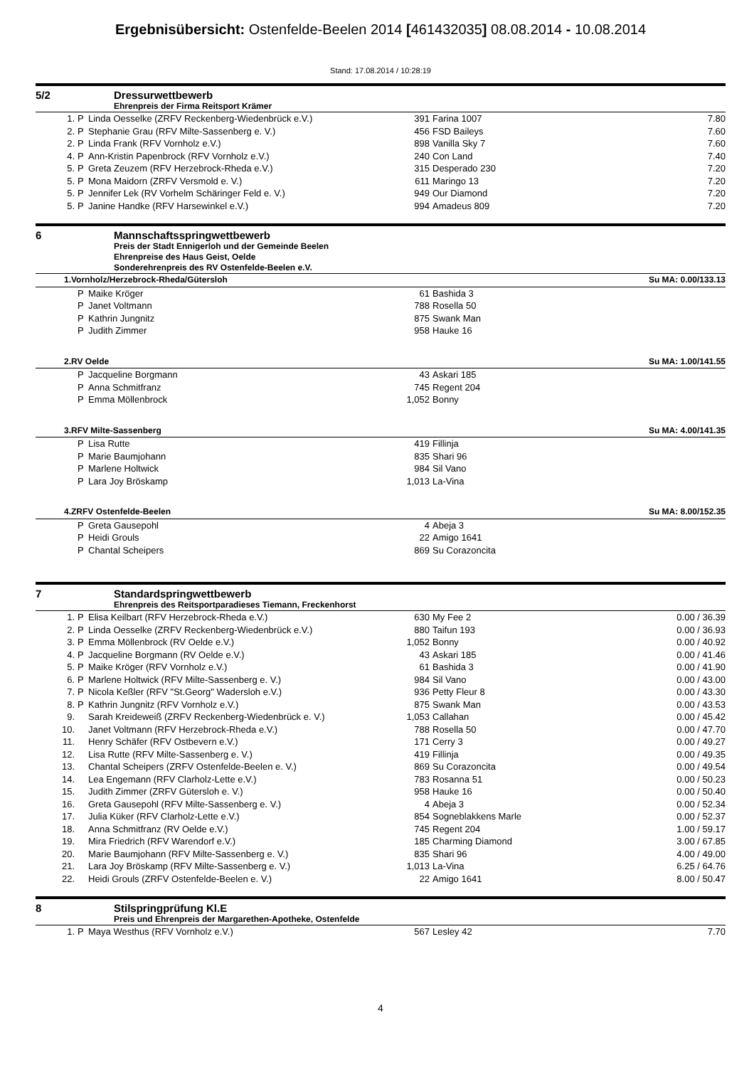Ergebnisübersicht: Ostenfelde-Beelen 2014 [461432035] 08.08.2014 - 10.08.2014
Stand: 17.08.2014 / 10:28:19
5/2 Dressurwettbewerb
Ehrenpreis der Firma Reitsport Krämer
| 1. | P | Linda Oesselke (ZRFV Reckenberg-Wiedenbrück e.V.) | 391 | Farina 1007 | 7.80 |
| 2. | P | Stephanie Grau (RFV Milte-Sassenberg e. V.) | 456 | FSD Baileys | 7.60 |
| 2. | P | Linda Frank (RFV Vornholz e.V.) | 898 | Vanilla Sky 7 | 7.60 |
| 4. | P | Ann-Kristin Papenbrock (RFV Vornholz e.V.) | 240 | Con Land | 7.40 |
| 5. | P | Greta Zeuzem (RFV Herzebrock-Rheda e.V.) | 315 | Desperado 230 | 7.20 |
| 5. | P | Mona Maidorn (ZRFV Versmold e. V.) | 611 | Maringo 13 | 7.20 |
| 5. | P | Jennifer Lek (RV Vorhelm Schäringer Feld e. V.) | 949 | Our Diamond | 7.20 |
| 5. | P | Janine Handke (RFV Harsewinkel e.V.) | 994 | Amadeus 809 | 7.20 |
6 Mannschaftsspringwettbewerb
Preis der Stadt Ennigerloh und der Gemeinde Beelen
Ehrenpreise des Haus Geist, Oelde
Sonderehrenpreis des RV Ostenfelde-Beelen e.V.
| 1.Vornholz/Herzebrock-Rheda/Gütersloh | | | | | Su MA: 0.00/133.13 |
| | P | Maike Kröger | 61 | Bashida 3 | |
| | P | Janet Voltmann | 788 | Rosella 50 | |
| | P | Kathrin Jungnitz | 875 | Swank Man | |
| | P | Judith Zimmer | 958 | Hauke 16 | |
| 2.RV Oelde | | | | | Su MA: 1.00/141.55 |
| | P | Jacqueline Borgmann | 43 | Askari 185 | |
| | P | Anna Schmitfranz | 745 | Regent 204 | |
| | P | Emma Möllenbrock | 1,052 | Bonny | |
| 3.RFV Milte-Sassenberg | | | | | Su MA: 4.00/141.35 |
| | P | Lisa Rutte | 419 | Fillinja | |
| | P | Marie Baumjohann | 835 | Shari 96 | |
| | P | Marlene Holtwick | 984 | Sil Vano | |
| | P | Lara Joy Bröskamp | 1,013 | La-Vina | |
| 4.ZRFV Ostenfelde-Beelen | | | | | Su MA: 8.00/152.35 |
| | P | Greta Gausepohl | 4 | Abeja 3 | |
| | P | Heidi Grouls | 22 | Amigo 1641 | |
| | P | Chantal Scheipers | 869 | Su Corazoncita | |
7 Standardspringwettbewerb
Ehrenpreis des Reitsportparadieses Tiemann, Freckenhorst
| 1. | P | Elisa Keilbart (RFV Herzebrock-Rheda e.V.) | 630 | My Fee 2 | 0.00 / 36.39 |
| 2. | P | Linda Oesselke (ZRFV Reckenberg-Wiedenbrück e.V.) | 880 | Taifun 193 | 0.00 / 36.93 |
| 3. | P | Emma Möllenbrock (RV Oelde e.V.) | 1,052 | Bonny | 0.00 / 40.92 |
| 4. | P | Jacqueline Borgmann (RV Oelde e.V.) | 43 | Askari 185 | 0.00 / 41.46 |
| 5. | P | Maike Kröger (RFV Vornholz e.V.) | 61 | Bashida 3 | 0.00 / 41.90 |
| 6. | P | Marlene Holtwick (RFV Milte-Sassenberg e. V.) | 984 | Sil Vano | 0.00 / 43.00 |
| 7. | P | Nicola Keßler (RFV "St.Georg" Wadersloh e.V.) | 936 | Petty Fleur 8 | 0.00 / 43.30 |
| 8. | P | Kathrin Jungnitz (RFV Vornholz e.V.) | 875 | Swank Man | 0.00 / 43.53 |
| 9. | | Sarah Kreideweiß (ZRFV Reckenberg-Wiedenbrück e. V.) | 1,053 | Callahan | 0.00 / 45.42 |
| 10. | | Janet Voltmann (RFV Herzebrock-Rheda e.V.) | 788 | Rosella 50 | 0.00 / 47.70 |
| 11. | | Henry Schäfer (RFV Ostbevern e.V.) | 171 | Cerry 3 | 0.00 / 49.27 |
| 12. | | Lisa Rutte (RFV Milte-Sassenberg e. V.) | 419 | Fillinja | 0.00 / 49.35 |
| 13. | | Chantal Scheipers (ZRFV Ostenfelde-Beelen e. V.) | 869 | Su Corazoncita | 0.00 / 49.54 |
| 14. | | Lea Engemann (RFV Clarholz-Lette e.V.) | 783 | Rosanna 51 | 0.00 / 50.23 |
| 15. | | Judith Zimmer (ZRFV Gütersloh e. V.) | 958 | Hauke 16 | 0.00 / 50.40 |
| 16. | | Greta Gausepohl (RFV Milte-Sassenberg e. V.) | 4 | Abeja 3 | 0.00 / 52.34 |
| 17. | | Julia Küker (RFV Clarholz-Lette e.V.) | 854 | Sogneblakkens Marle | 0.00 / 52.37 |
| 18. | | Anna Schmitfranz (RV Oelde e.V.) | 745 | Regent 204 | 1.00 / 59.17 |
| 19. | | Mira Friedrich (RFV Warendorf e.V.) | 185 | Charming Diamond | 3.00 / 67.85 |
| 20. | | Marie Baumjohann (RFV Milte-Sassenberg e. V.) | 835 | Shari 96 | 4.00 / 49.00 |
| 21. | | Lara Joy Bröskamp (RFV Milte-Sassenberg e. V.) | 1,013 | La-Vina | 6.25 / 64.76 |
| 22. | | Heidi Grouls (ZRFV Ostenfelde-Beelen e. V.) | 22 | Amigo 1641 | 8.00 / 50.47 |
8 Stilspringprüfung Kl.E
Preis und Ehrenpreis der Margarethen-Apotheke, Ostenfelde
| 1. | P | Maya Westhus (RFV Vornholz e.V.) | 567 | Lesley 42 | 7.70 |
4